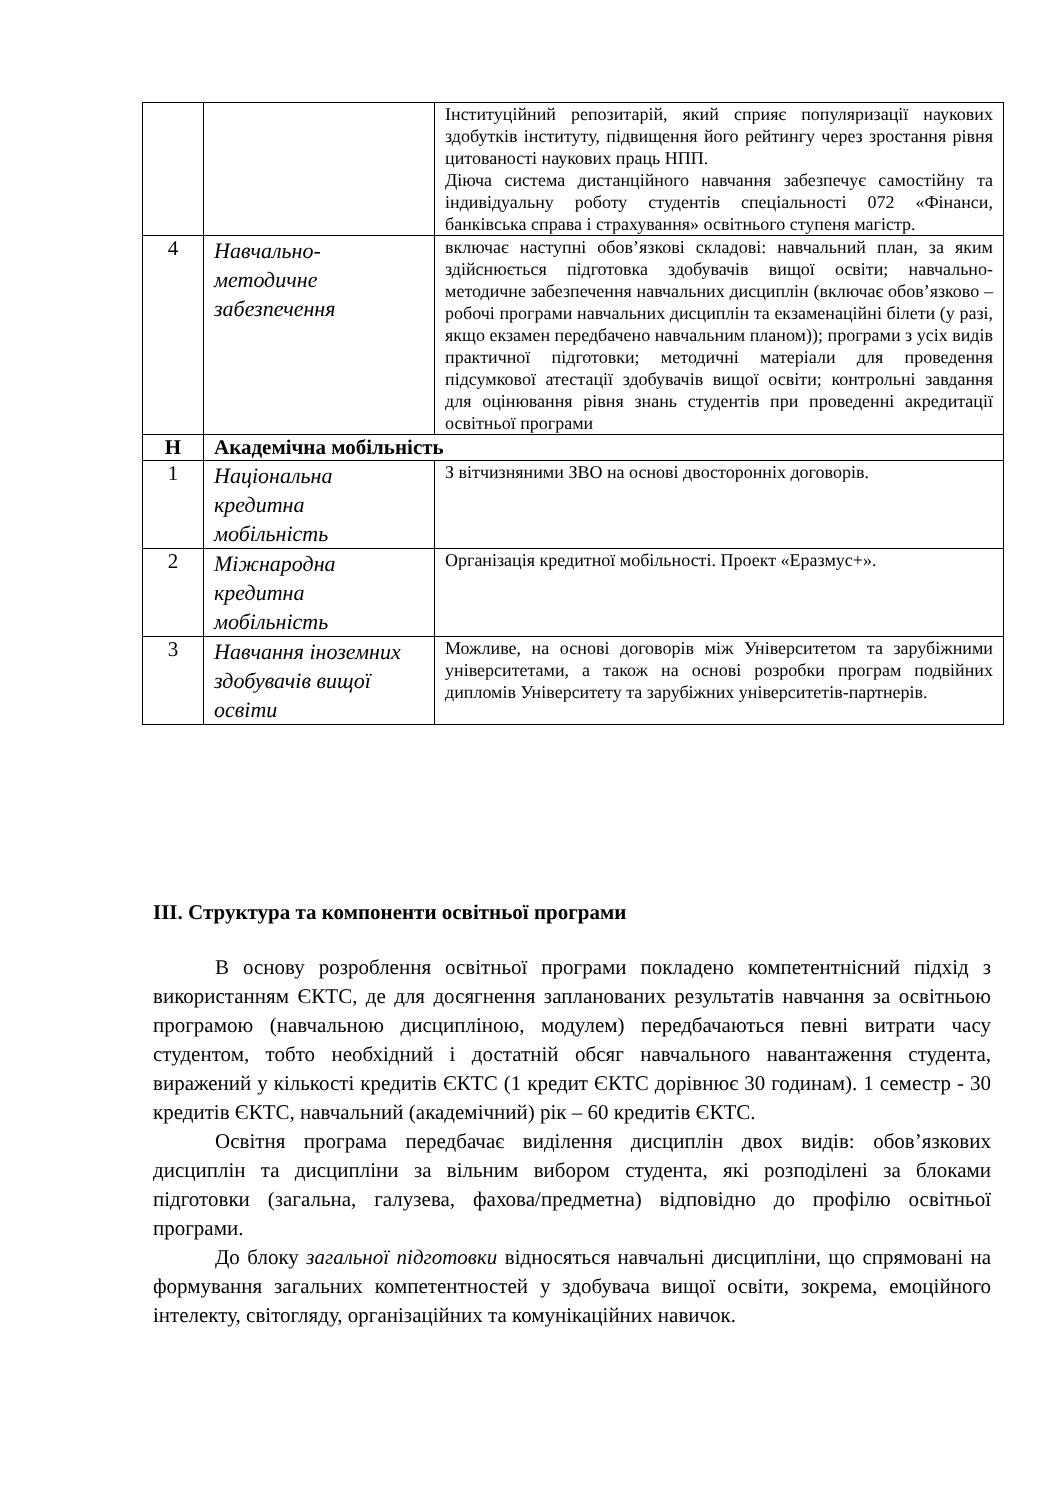| | | Інституційний репозитарій, який сприяє популяризації наукових здобутків інституту, підвищення його рейтингу через зростання рівня цитованості наукових праць НПП. Діюча система дистанційного навчання забезпечує самостійну та індивідуальну роботу студентів спеціальності 072 «Фінанси, банківська справа і страхування» освітнього ступеня магістр. |
| 4 | Навчально-методичне забезпечення | включає наступні обов’язкові складові: навчальний план, за яким здійснюється підготовка здобувачів вищої освіти; навчально-методичне забезпечення навчальних дисциплін (включає обов’язково – робочі програми навчальних дисциплін та екзаменаційні білети (у разі, якщо екзамен передбачено навчальним планом)); програми з усіх видів практичної підготовки; методичні матеріали для проведення підсумкової атестації здобувачів вищої освіти; контрольні завдання для оцінювання рівня знань студентів при проведенні акредитації освітньої програми |
| Н | Академічна мобільність | |
| 1 | Національна кредитна мобільність | З вітчизняними ЗВО на основі двосторонніх договорів. |
| 2 | Міжнародна кредитна мобільність | Організація кредитної мобільності. Проект «Еразмус+». |
| 3 | Навчання іноземних здобувачів вищої освіти | Можливе, на основі договорів між Університетом та зарубіжними університетами, а також на основі розробки програм подвійних дипломів Університету та зарубіжних університетів-партнерів. |
ІІІ. Структура та компоненти освітньої програми
В основу розроблення освітньої програми покладено компетентнісний підхід з використанням ЄКТС, де для досягнення запланованих результатів навчання за освітньою програмою (навчальною дисципліною, модулем) передбачаються певні витрати часу студентом, тобто необхідний і достатній обсяг навчального навантаження студента, виражений у кількості кредитів ЄКТС (1 кредит ЄКТС дорівнює 30 годинам). 1 семестр - 30 кредитів ЄКТС, навчальний (академічний) рік – 60 кредитів ЄКТС.
Освітня програма передбачає виділення дисциплін двох видів: обов’язкових дисциплін та дисципліни за вільним вибором студента, які розподілені за блоками підготовки (загальна, галузева, фахова/предметна) відповідно до профілю освітньої програми.
До блоку загальної підготовки відносяться навчальні дисципліни, що спрямовані на формування загальних компетентностей у здобувача вищої освіти, зокрема, емоційного інтелекту, світогляду, організаційних та комунікаційних навичок.